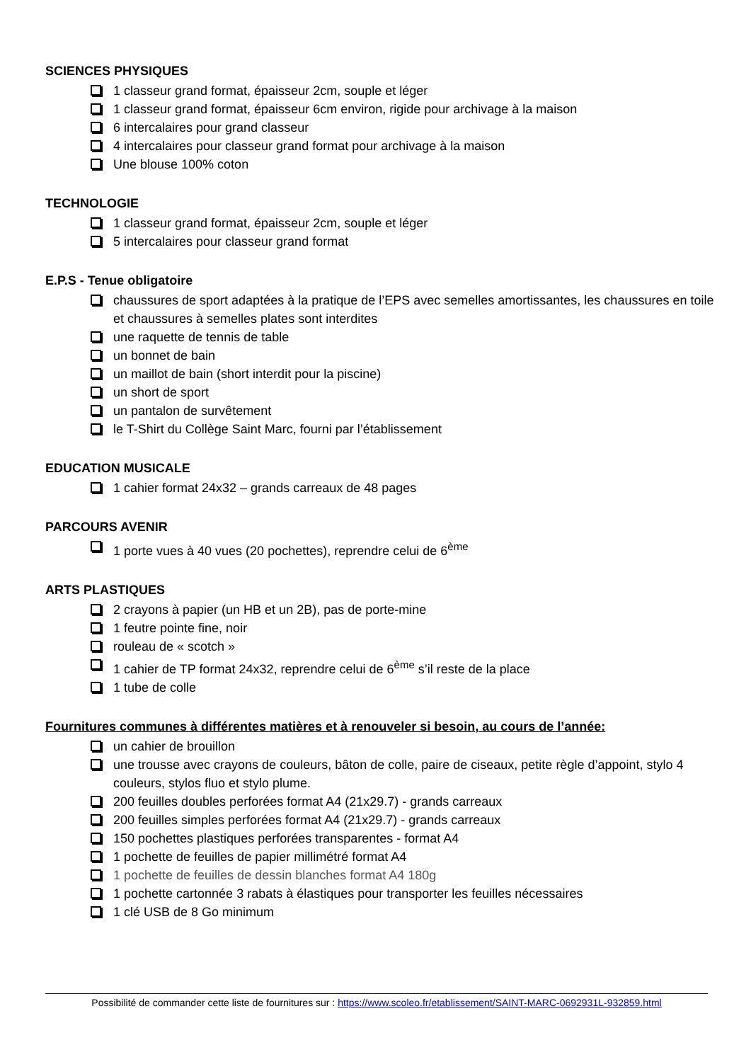SCIENCES PHYSIQUES
1 classeur grand format, épaisseur 2cm, souple et léger
1 classeur grand format, épaisseur 6cm environ, rigide pour archivage à la maison
6 intercalaires pour grand classeur
4 intercalaires pour classeur grand format pour archivage à la maison
Une blouse 100% coton
TECHNOLOGIE
1 classeur grand format, épaisseur 2cm, souple et léger
5 intercalaires pour classeur grand format
E.P.S - Tenue obligatoire
chaussures de sport adaptées à la pratique de l’EPS avec semelles amortissantes, les chaussures en toile et chaussures à semelles plates sont interdites
une raquette de tennis de table
un bonnet de bain
un maillot de bain (short interdit pour la piscine)
un short de sport
un pantalon de survêtement
le T-Shirt du Collège Saint Marc, fourni par l’établissement
EDUCATION MUSICALE
1 cahier format 24x32 – grands carreaux de 48 pages
PARCOURS AVENIR
1 porte vues à 40 vues (20 pochettes), reprendre celui de 6<sup>ème</sup>
ARTS PLASTIQUES
2 crayons à papier (un HB et un 2B), pas de porte-mine
1 feutre pointe fine, noir
rouleau de « scotch »
1 cahier de TP format 24x32, reprendre celui de 6<sup>ème</sup> s’il reste de la place
1 tube de colle
Fournitures communes à différentes matières et à renouveler si besoin, au cours de l’année:
un cahier de brouillon
une trousse avec crayons de couleurs, bâton de colle, paire de ciseaux, petite règle d’appoint, stylo 4 couleurs, stylos fluo et stylo plume.
200 feuilles doubles perforées format A4 (21x29.7) - grands carreaux
200 feuilles simples perforées format A4 (21x29.7) - grands carreaux
150 pochettes plastiques perforées transparentes - format A4
1 pochette de feuilles de papier millimétré format A4
1 pochette de feuilles de dessin blanches format A4 180g
1 pochette cartonnée 3 rabats à élastiques pour transporter les feuilles nécessaires
1 clé USB de 8 Go minimum
Possibilité de commander cette liste de fournitures sur : https://www.scoleo.fr/etablissement/SAINT-MARC-0692931L-932859.html